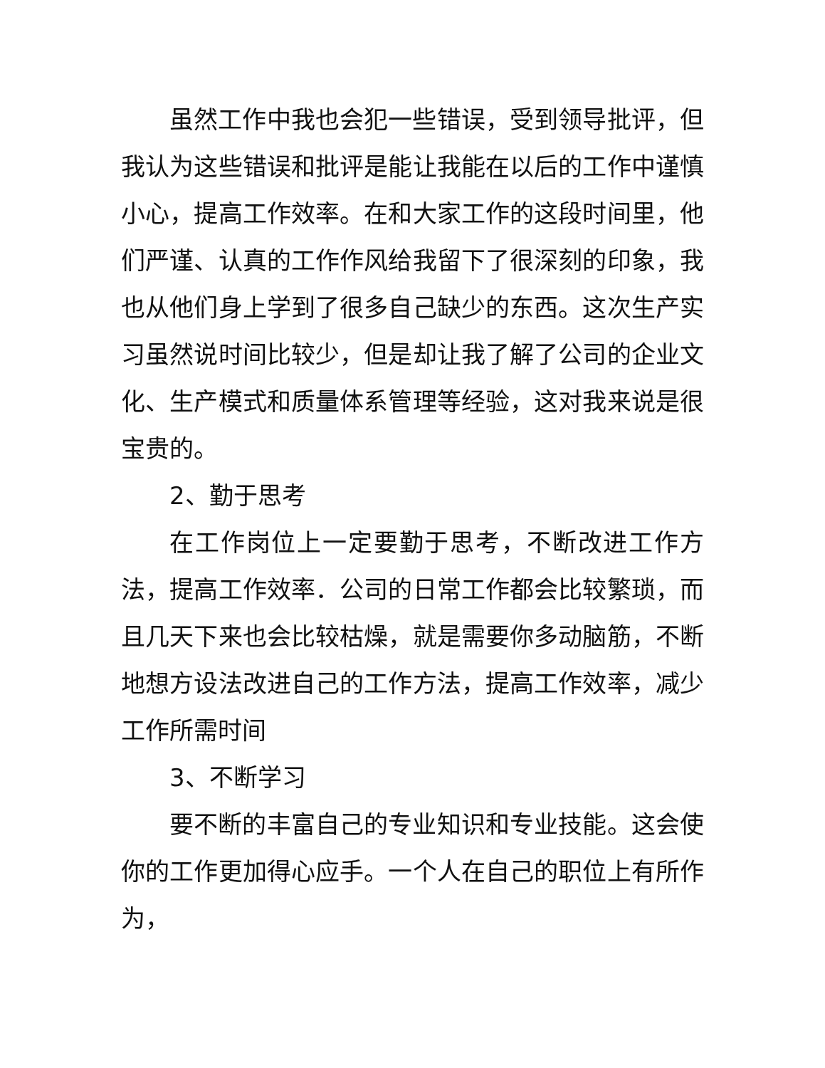虽然工作中我也会犯一些错误，受到领导批评，但我认为这些错误和批评是能让我能在以后的工作中谨慎小心，提高工作效率。在和大家工作的这段时间里，他们严谨、认真的工作作风给我留下了很深刻的印象，我也从他们身上学到了很多自己缺少的东西。这次生产实习虽然说时间比较少，但是却让我了解了公司的企业文化、生产模式和质量体系管理等经验，这对我来说是很宝贵的。
2、勤于思考
在工作岗位上一定要勤于思考，不断改进工作方法，提高工作效率．公司的日常工作都会比较繁琐，而且几天下来也会比较枯燥，就是需要你多动脑筋，不断地想方设法改进自己的工作方法，提高工作效率，减少工作所需时间
3、不断学习
要不断的丰富自己的专业知识和专业技能。这会使你的工作更加得心应手。一个人在自己的职位上有所作为，